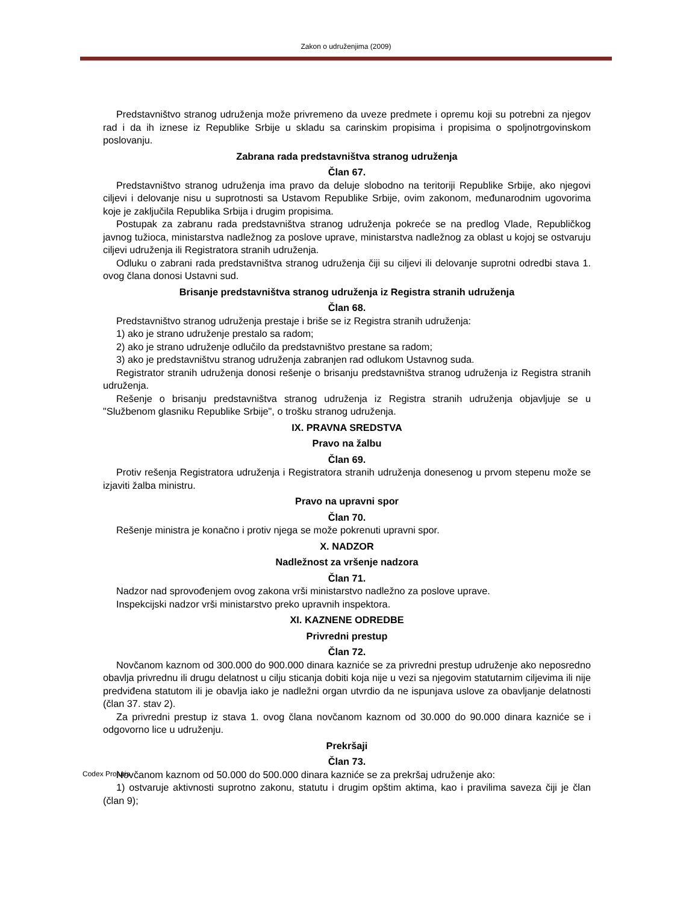Zakon o udruženjima (2009)
Predstavništvo stranog udruženja može privremeno da uveze predmete i opremu koji su potrebni za njegov rad i da ih iznese iz Republike Srbije u skladu sa carinskim propisima i propisima o spoljnotrgovinskom poslovanju.
Zabrana rada predstavništva stranog udruženja
Član 67.
Predstavništvo stranog udruženja ima pravo da deluje slobodno na teritoriji Republike Srbije, ako njegovi ciljevi i delovanje nisu u suprotnosti sa Ustavom Republike Srbije, ovim zakonom, međunarodnim ugovorima koje je zaključila Republika Srbija i drugim propisima.
Postupak za zabranu rada predstavništva stranog udruženja pokreće se na predlog Vlade, Republičkog javnog tužioca, ministarstva nadležnog za poslove uprave, ministarstva nadležnog za oblast u kojoj se ostvaruju ciljevi udruženja ili Registratora stranih udruženja.
Odluku o zabrani rada predstavništva stranog udruženja čiji su ciljevi ili delovanje suprotni odredbi stava 1. ovog člana donosi Ustavni sud.
Brisanje predstavništva stranog udruženja iz Registra stranih udruženja
Član 68.
Predstavništvo stranog udruženja prestaje i briše se iz Registra stranih udruženja:
1) ako je strano udruženje prestalo sa radom;
2) ako je strano udruženje odlučilo da predstavništvo prestane sa radom;
3) ako je predstavništvu stranog udruženja zabranjen rad odlukom Ustavnog suda.
Registrator stranih udruženja donosi rešenje o brisanju predstavništva stranog udruženja iz Registra stranih udruženja.
Rešenje o brisanju predstavništva stranog udruženja iz Registra stranih udruženja objavljuje se u "Službenom glasniku Republike Srbije", o trošku stranog udruženja.
IX. PRAVNA SREDSTVA
Pravo na žalbu
Član 69.
Protiv rešenja Registratora udruženja i Registratora stranih udruženja donesenog u prvom stepenu može se izjaviti žalba ministru.
Pravo na upravni spor
Član 70.
Rešenje ministra je konačno i protiv njega se može pokrenuti upravni spor.
X. NADZOR
Nadležnost za vršenje nadzora
Član 71.
Nadzor nad sprovođenjem ovog zakona vrši ministarstvo nadležno za poslove uprave.
Inspekcijski nadzor vrši ministarstvo preko upravnih inspektora.
XI. KAZNENE ODREDBE
Privredni prestup
Član 72.
Novčanom kaznom od 300.000 do 900.000 dinara kazniće se za privredni prestup udruženje ako neposredno obavlja privrednu ili drugu delatnost u cilju sticanja dobiti koja nije u vezi sa njegovim statutarnim ciljevima ili nije predviđena statutom ili je obavlja iako je nadležni organ utvrdio da ne ispunjava uslove za obavljanje delatnosti (član 37. stav 2).
Za privredni prestup iz stava 1. ovog člana novčanom kaznom od 30.000 do 90.000 dinara kazniće se i odgovorno lice u udruženju.
Prekršaji
Član 73.
Novčanom kaznom od 50.000 do 500.000 dinara kazniće se za prekršaj udruženje ako:
1) ostvaruje aktivnosti suprotno zakonu, statutu i drugim opštim aktima, kao i pravilima saveza čiji je član (član 9);
Codex Projuris